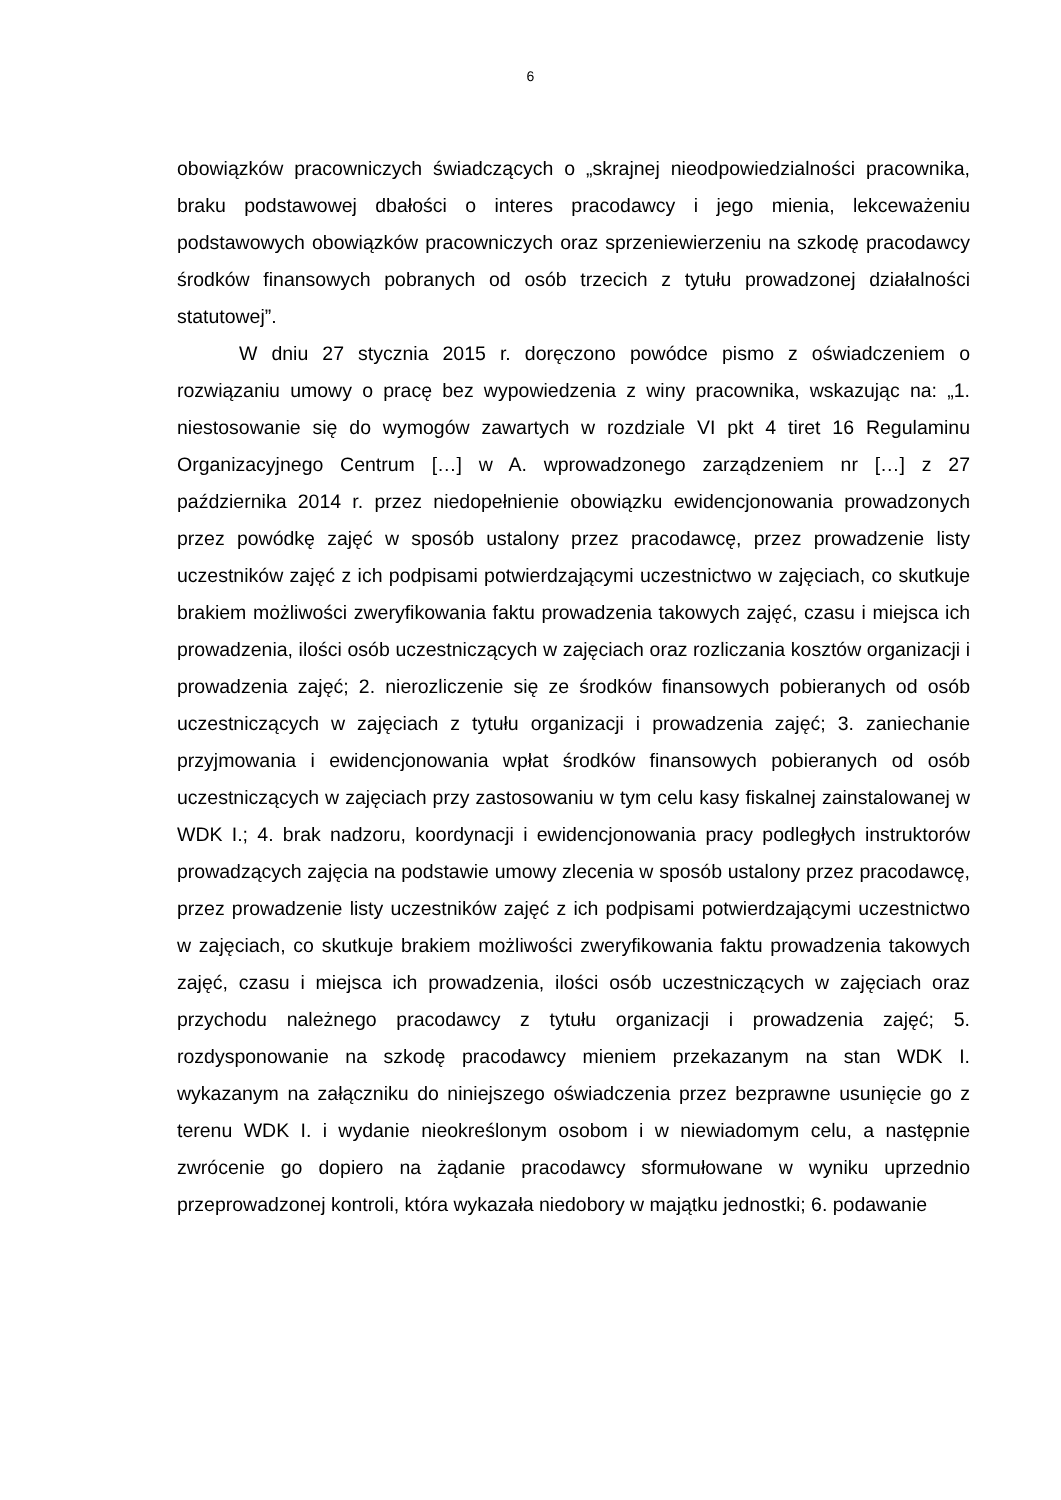6
obowiązków pracowniczych świadczących o „skrajnej nieodpowiedzialności pracownika, braku podstawowej dbałości o interes pracodawcy i jego mienia, lekceważeniu podstawowych obowiązków pracowniczych oraz sprzeniewierzeniu na szkodę pracodawcy środków finansowych pobranych od osób trzecich z tytułu prowadzonej działalności statutowej”.
W dniu 27 stycznia 2015 r. doręczono powódce pismo z oświadczeniem o rozwiązaniu umowy o pracę bez wypowiedzenia z winy pracownika, wskazując na: „1. niestosowanie się do wymogów zawartych w rozdziale VI pkt 4 tiret 16 Regulaminu Organizacyjnego Centrum […] w A. wprowadzonego zarządzeniem nr […] z 27 października 2014 r. przez niedopełnienie obowiązku ewidencjonowania prowadzonych przez powódkę zajęć w sposób ustalony przez pracodawcę, przez prowadzenie listy uczestników zajęć z ich podpisami potwierdzającymi uczestnictwo w zajęciach, co skutkuje brakiem możliwości zweryfikowania faktu prowadzenia takowych zajęć, czasu i miejsca ich prowadzenia, ilości osób uczestniczących w zajęciach oraz rozliczania kosztów organizacji i prowadzenia zajęć; 2. nierozliczenie się ze środków finansowych pobieranych od osób uczestniczących w zajęciach z tytułu organizacji i prowadzenia zajęć; 3. zaniechanie przyjmowania i ewidencjonowania wpłat środków finansowych pobieranych od osób uczestniczących w zajęciach przy zastosowaniu w tym celu kasy fiskalnej zainstalowanej w WDK I.; 4. brak nadzoru, koordynacji i ewidencjonowania pracy podległych instruktorów prowadzących zajęcia na podstawie umowy zlecenia w sposób ustalony przez pracodawcę, przez prowadzenie listy uczestników zajęć z ich podpisami potwierdzającymi uczestnictwo w zajęciach, co skutkuje brakiem możliwości zweryfikowania faktu prowadzenia takowych zajęć, czasu i miejsca ich prowadzenia, ilości osób uczestniczących w zajęciach oraz przychodu należnego pracodawcy z tytułu organizacji i prowadzenia zajęć; 5. rozdysponowanie na szkodę pracodawcy mieniem przekazanym na stan WDK I. wykazanym na załączniku do niniejszego oświadczenia przez bezprawne usunięcie go z terenu WDK I. i wydanie nieokreślonym osobom i w niewiadomym celu, a następnie zwrócenie go dopiero na żądanie pracodawcy sformułowane w wyniku uprzednio przeprowadzonej kontroli, która wykazała niedobory w majątku jednostki; 6. podawanie